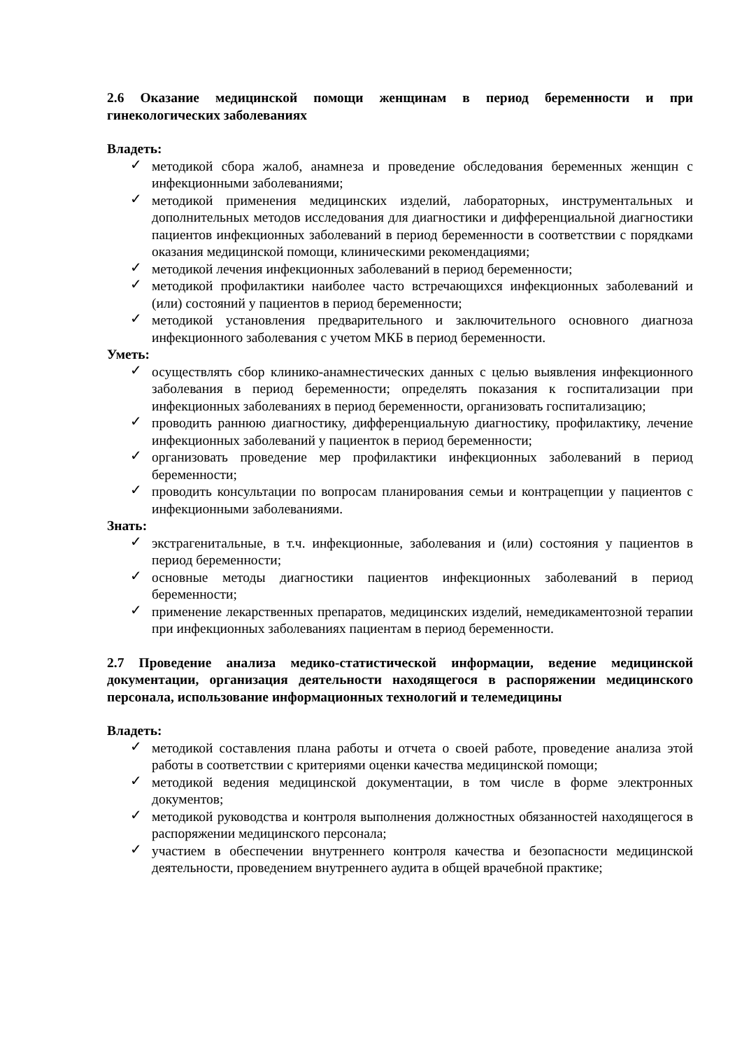2.6 Оказание медицинской помощи женщинам в период беременности и при гинекологических заболеваниях
Владеть:
✓ методикой сбора жалоб, анамнеза и проведение обследования беременных женщин с инфекционными заболеваниями;
✓ методикой применения медицинских изделий, лабораторных, инструментальных и дополнительных методов исследования для диагностики и дифференциальной диагностики пациентов инфекционных заболеваний в период беременности в соответствии с порядками оказания медицинской помощи, клиническими рекомендациями;
✓ методикой лечения инфекционных заболеваний в период беременности;
✓ методикой профилактики наиболее часто встречающихся инфекционных заболеваний и (или) состояний у пациентов в период беременности;
✓ методикой установления предварительного и заключительного основного диагноза инфекционного заболевания с учетом МКБ в период беременности.
Уметь:
✓ осуществлять сбор клинико-анамнестических данных с целью выявления инфекционного заболевания в период беременности; определять показания к госпитализации при инфекционных заболеваниях в период беременности, организовать госпитализацию;
✓ проводить раннюю диагностику, дифференциальную диагностику, профилактику, лечение инфекционных заболеваний у пациенток в период беременности;
✓ организовать проведение мер профилактики инфекционных заболеваний в период беременности;
✓ проводить консультации по вопросам планирования семьи и контрацепции у пациентов с инфекционными заболеваниями.
Знать:
✓ экстрагенитальные, в т.ч. инфекционные, заболевания и (или) состояния у пациентов в период беременности;
✓ основные методы диагностики пациентов инфекционных заболеваний в период беременности;
✓ применение лекарственных препаратов, медицинских изделий, немедикаментозной терапии при инфекционных заболеваниях пациентам в период беременности.
2.7 Проведение анализа медико-статистической информации, ведение медицинской документации, организация деятельности находящегося в распоряжении медицинского персонала, использование информационных технологий и телемедицины
Владеть:
✓ методикой составления плана работы и отчета о своей работе, проведение анализа этой работы в соответствии с критериями оценки качества медицинской помощи;
✓ методикой ведения медицинской документации, в том числе в форме электронных документов;
✓ методикой руководства и контроля выполнения должностных обязанностей находящегося в распоряжении медицинского персонала;
✓ участием в обеспечении внутреннего контроля качества и безопасности медицинской деятельности, проведением внутреннего аудита в общей врачебной практике;